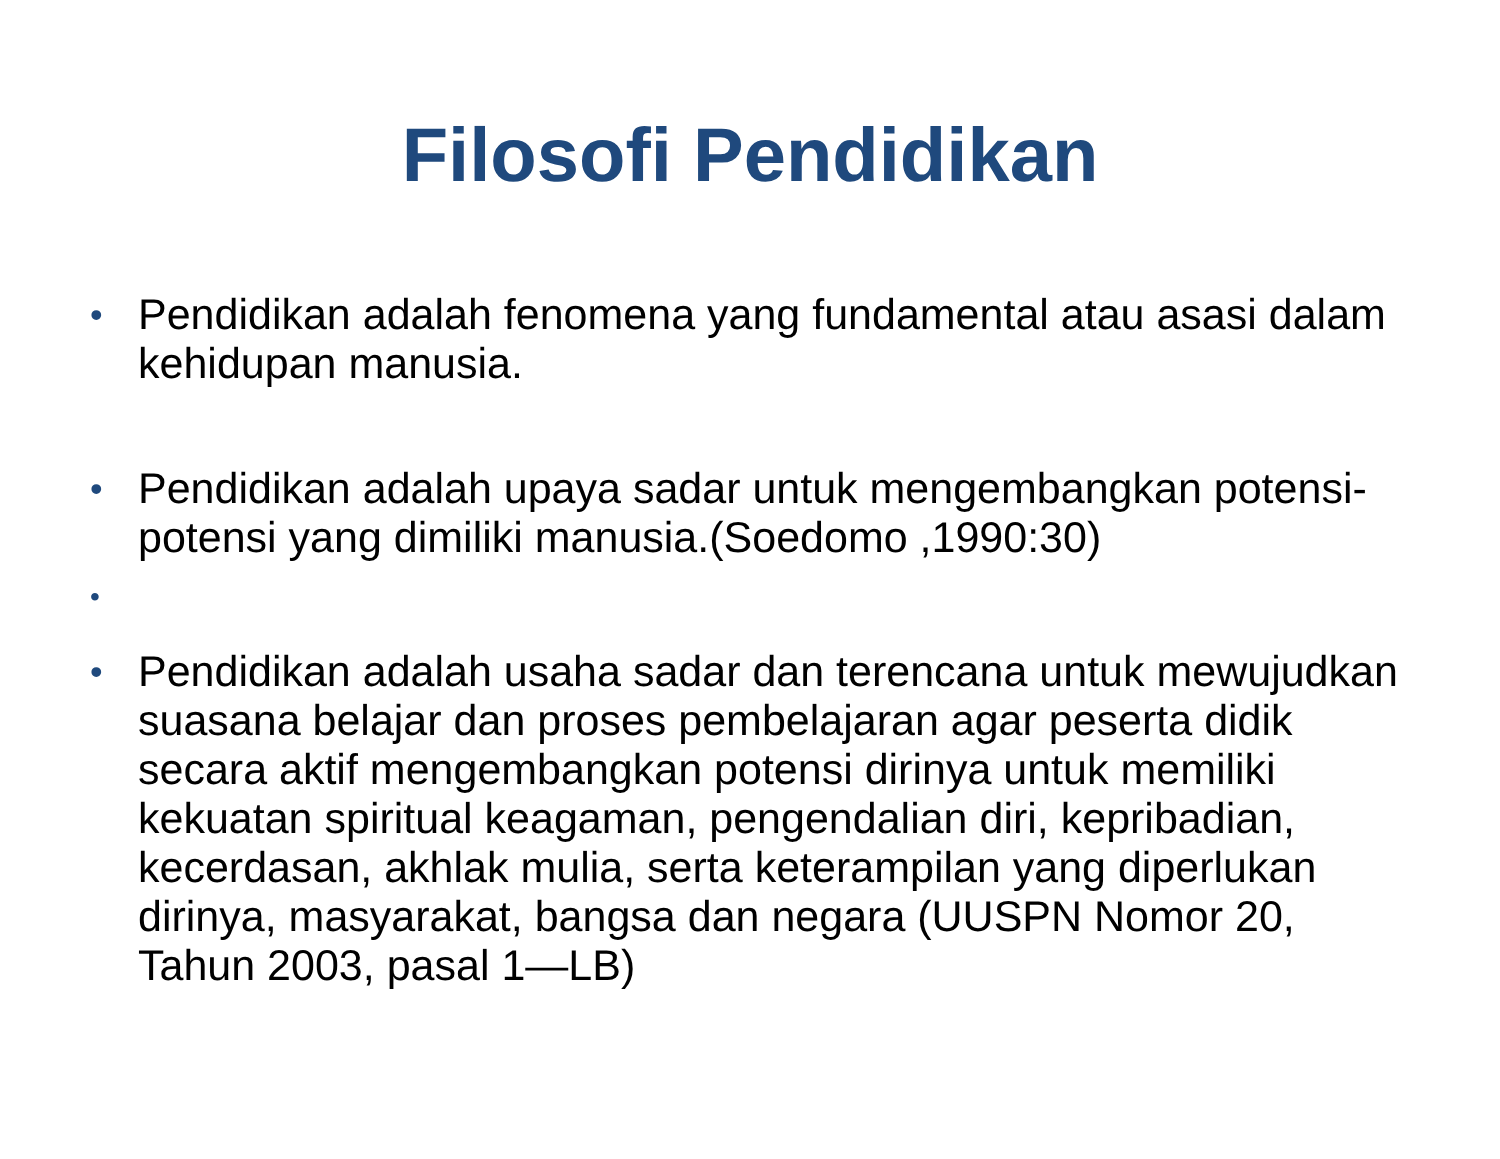Filosofi Pendidikan
• Pendidikan adalah fenomena yang fundamental atau asasi dalam kehidupan manusia.
• Pendidikan adalah upaya sadar untuk mengembangkan potensi-potensi yang dimiliki manusia.(Soedomo ,1990:30)
•
• Pendidikan adalah usaha sadar dan terencana untuk mewujudkan suasana belajar dan proses pembelajaran agar peserta didik secara aktif mengembangkan potensi dirinya untuk memiliki kekuatan spiritual keagaman, pengendalian diri, kepribadian, kecerdasan, akhlak mulia, serta keterampilan yang diperlukan dirinya, masyarakat, bangsa dan negara (UUSPN Nomor 20, Tahun 2003, pasal 1—LB)